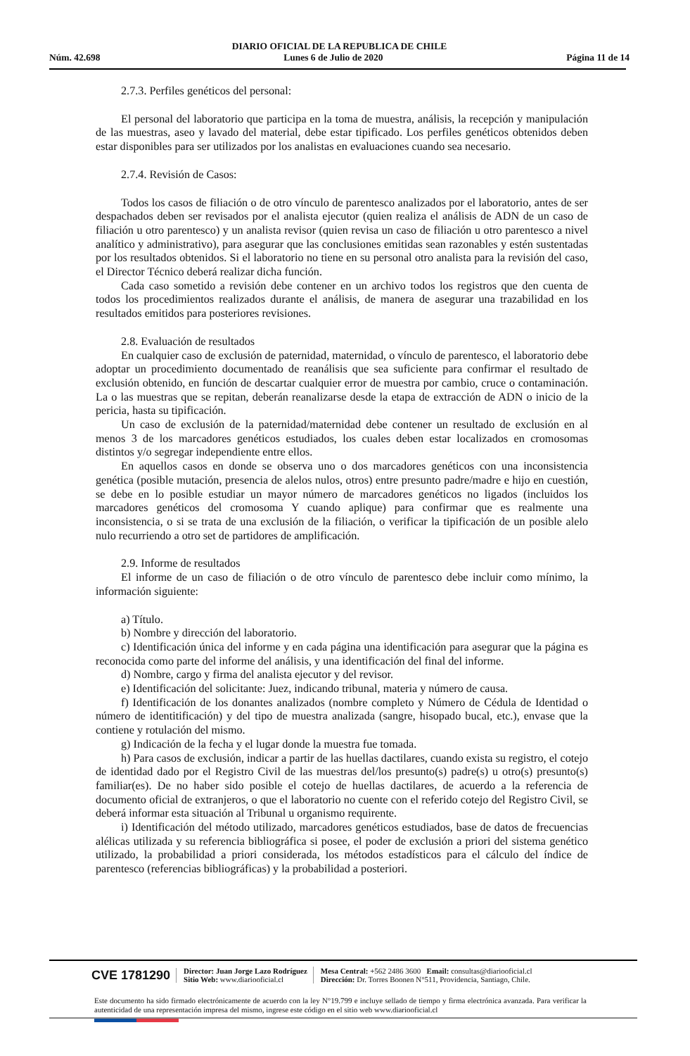DIARIO OFICIAL DE LA REPUBLICA DE CHILE
Núm. 42.698 Lunes 6 de Julio de 2020 Página 11 de 14
2.7.3. Perfiles genéticos del personal:
El personal del laboratorio que participa en la toma de muestra, análisis, la recepción y manipulación de las muestras, aseo y lavado del material, debe estar tipificado. Los perfiles genéticos obtenidos deben estar disponibles para ser utilizados por los analistas en evaluaciones cuando sea necesario.
2.7.4. Revisión de Casos:
Todos los casos de filiación o de otro vínculo de parentesco analizados por el laboratorio, antes de ser despachados deben ser revisados por el analista ejecutor (quien realiza el análisis de ADN de un caso de filiación u otro parentesco) y un analista revisor (quien revisa un caso de filiación u otro parentesco a nivel analítico y administrativo), para asegurar que las conclusiones emitidas sean razonables y estén sustentadas por los resultados obtenidos. Si el laboratorio no tiene en su personal otro analista para la revisión del caso, el Director Técnico deberá realizar dicha función.
Cada caso sometido a revisión debe contener en un archivo todos los registros que den cuenta de todos los procedimientos realizados durante el análisis, de manera de asegurar una trazabilidad en los resultados emitidos para posteriores revisiones.
2.8. Evaluación de resultados
En cualquier caso de exclusión de paternidad, maternidad, o vínculo de parentesco, el laboratorio debe adoptar un procedimiento documentado de reanálisis que sea suficiente para confirmar el resultado de exclusión obtenido, en función de descartar cualquier error de muestra por cambio, cruce o contaminación. La o las muestras que se repitan, deberán reanalizarse desde la etapa de extracción de ADN o inicio de la pericia, hasta su tipificación.
Un caso de exclusión de la paternidad/maternidad debe contener un resultado de exclusión en al menos 3 de los marcadores genéticos estudiados, los cuales deben estar localizados en cromosomas distintos y/o segregar independiente entre ellos.
En aquellos casos en donde se observa uno o dos marcadores genéticos con una inconsistencia genética (posible mutación, presencia de alelos nulos, otros) entre presunto padre/madre e hijo en cuestión, se debe en lo posible estudiar un mayor número de marcadores genéticos no ligados (incluidos los marcadores genéticos del cromosoma Y cuando aplique) para confirmar que es realmente una inconsistencia, o si se trata de una exclusión de la filiación, o verificar la tipificación de un posible alelo nulo recurriendo a otro set de partidores de amplificación.
2.9. Informe de resultados
El informe de un caso de filiación o de otro vínculo de parentesco debe incluir como mínimo, la información siguiente:
a) Título.
b) Nombre y dirección del laboratorio.
c) Identificación única del informe y en cada página una identificación para asegurar que la página es reconocida como parte del informe del análisis, y una identificación del final del informe.
d) Nombre, cargo y firma del analista ejecutor y del revisor.
e) Identificación del solicitante: Juez, indicando tribunal, materia y número de causa.
f) Identificación de los donantes analizados (nombre completo y Número de Cédula de Identidad o número de identitificación) y del tipo de muestra analizada (sangre, hisopado bucal, etc.), envase que la contiene y rotulación del mismo.
g) Indicación de la fecha y el lugar donde la muestra fue tomada.
h) Para casos de exclusión, indicar a partir de las huellas dactilares, cuando exista su registro, el cotejo de identidad dado por el Registro Civil de las muestras del/los presunto(s) padre(s) u otro(s) presunto(s) familiar(es). De no haber sido posible el cotejo de huellas dactilares, de acuerdo a la referencia de documento oficial de extranjeros, o que el laboratorio no cuente con el referido cotejo del Registro Civil, se deberá informar esta situación al Tribunal u organismo requirente.
i) Identificación del método utilizado, marcadores genéticos estudiados, base de datos de frecuencias alélicas utilizada y su referencia bibliográfica si posee, el poder de exclusión a priori del sistema genético utilizado, la probabilidad a priori considerada, los métodos estadísticos para el cálculo del índice de parentesco (referencias bibliográficas) y la probabilidad a posteriori.
CVE 1781290
Director: Juan Jorge Lazo Rodríguez
Sitio Web: www.diariooficial.cl
Mesa Central: +562 2486 3600 Email: consultas@diariooficial.cl
Dirección: Dr. Torres Boonen N°511, Providencia, Santiago, Chile.
Este documento ha sido firmado electrónicamente de acuerdo con la ley N°19.799 e incluye sellado de tiempo y firma electrónica avanzada. Para verificar la autenticidad de una representación impresa del mismo, ingrese este código en el sitio web www.diariooficial.cl